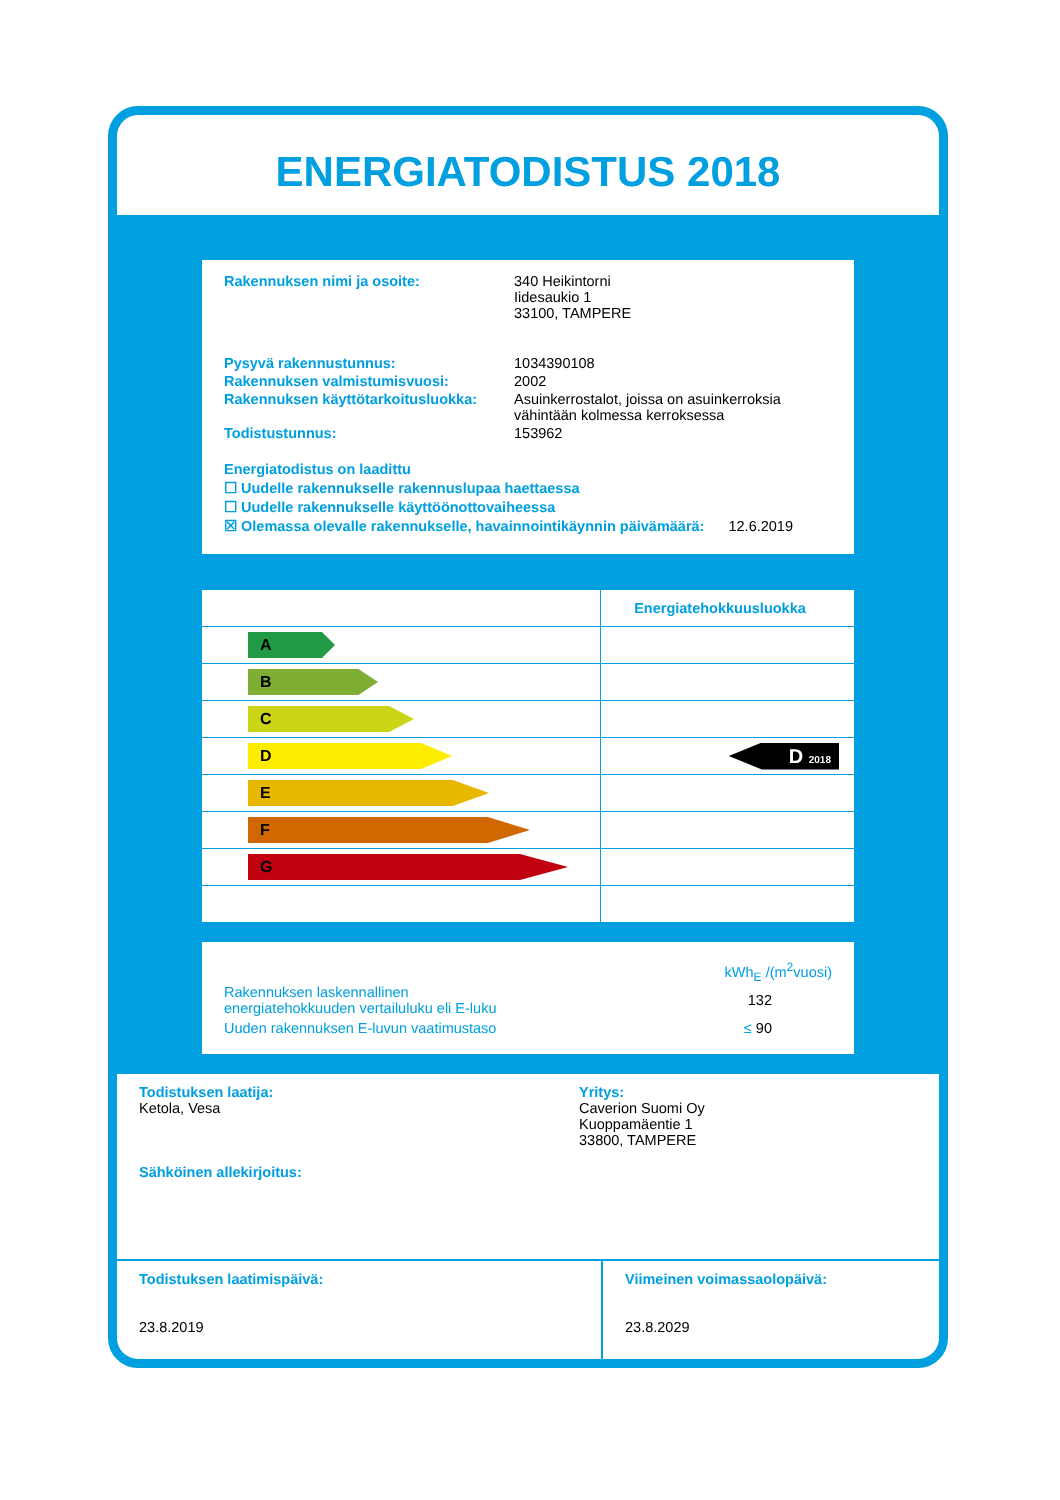ENERGIATODISTUS 2018
| Rakennuksen nimi ja osoite: | 340 Heikintorni Iidesaukio 1 33100, TAMPERE |
| Pysyvä rakennustunnus: | 1034390108 |
| Rakennuksen valmistumisvuosi: | 2002 |
| Rakennuksen käyttötarkoitusluokka: | Asuinkerrostalot, joissa on asuinkerroksia vähintään kolmessa kerroksessa |
| Todistustunnus: | 153962 |
Energiatodistus on laadittu
☐ Uudelle rakennukselle rakennuslupaa haettaessa
☐ Uudelle rakennukselle käyttöönottovaiheessa
☒ Olemassa olevalle rakennukselle, havainnointikäynnin päivämäärä: 12.6.2019
| | Energiatehokkuusluokka |
| A | |
| B | |
| C | |
| D | D 2018 |
| E | |
| F | |
| G | |
kWh<sub>E</sub> /(m<sup>2</sup>vuosi)
Rakennuksen laskennallinen
energiatehokkuuden vertailuluku eli E-luku 132
Uuden rakennuksen E-luvun vaatimustaso ≤ 90
Todistuksen laatija:
Ketola, Vesa
Sähköinen allekirjoitus:
Yritys:
Caverion Suomi Oy
Kuoppamäentie 1
33800, TAMPERE
Todistuksen laatimispäivä:
23.8.2019
Viimeinen voimassaolopäivä:
23.8.2029